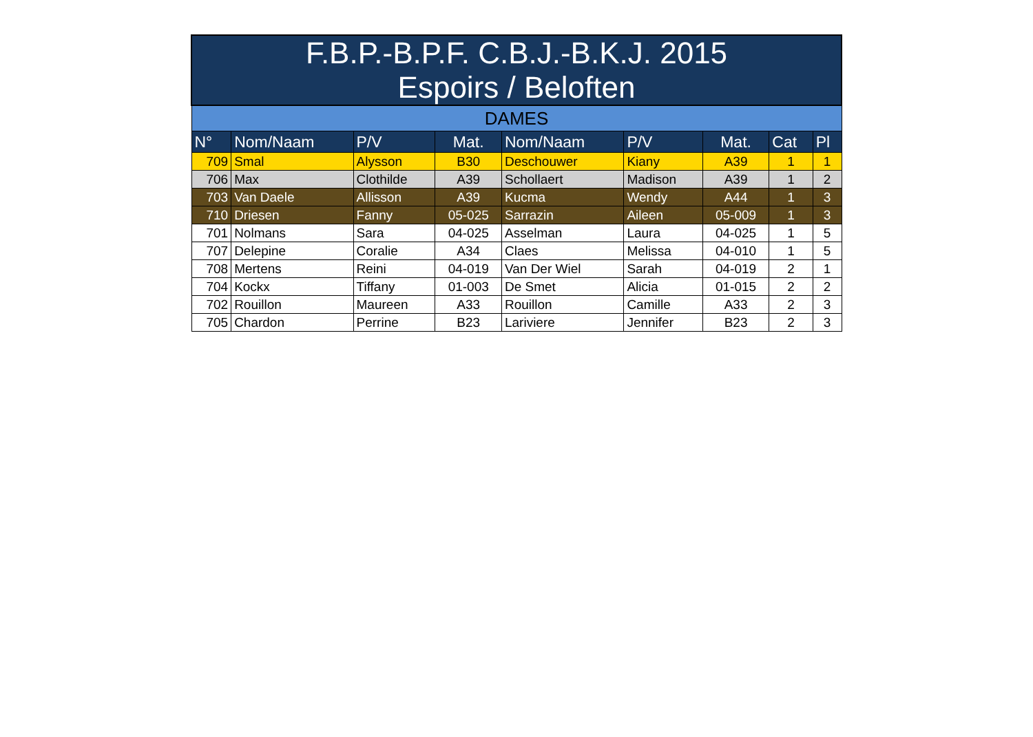| F.B.P.-B.P.F. C.B.J.-B.K.J. 2015 Espoirs / Beloften | | | | | | | | |
| --- | --- | --- | --- | --- | --- | --- | --- | --- |
| DAMES | | | | | | | | |
| N° | Nom/Naam | P/V | Mat. | Nom/Naam | P/V | Mat. | Cat | Pl |
| 709 | Smal | Alysson | B30 | Deschouwer | Kiany | A39 | 1 | 1 |
| 706 | Max | Clothilde | A39 | Schollaert | Madison | A39 | 1 | 2 |
| 703 | Van Daele | Allisson | A39 | Kucma | Wendy | A44 | 1 | 3 |
| 710 | Driesen | Fanny | 05-025 | Sarrazin | Aileen | 05-009 | 1 | 3 |
| 701 | Nolmans | Sara | 04-025 | Asselman | Laura | 04-025 | 1 | 5 |
| 707 | Delepine | Coralie | A34 | Claes | Melissa | 04-010 | 1 | 5 |
| 708 | Mertens | Reini | 04-019 | Van Der Wiel | Sarah | 04-019 | 2 | 1 |
| 704 | Kockx | Tiffany | 01-003 | De Smet | Alicia | 01-015 | 2 | 2 |
| 702 | Rouillon | Maureen | A33 | Rouillon | Camille | A33 | 2 | 3 |
| 705 | Chardon | Perrine | B23 | Lariviere | Jennifer | B23 | 2 | 3 |